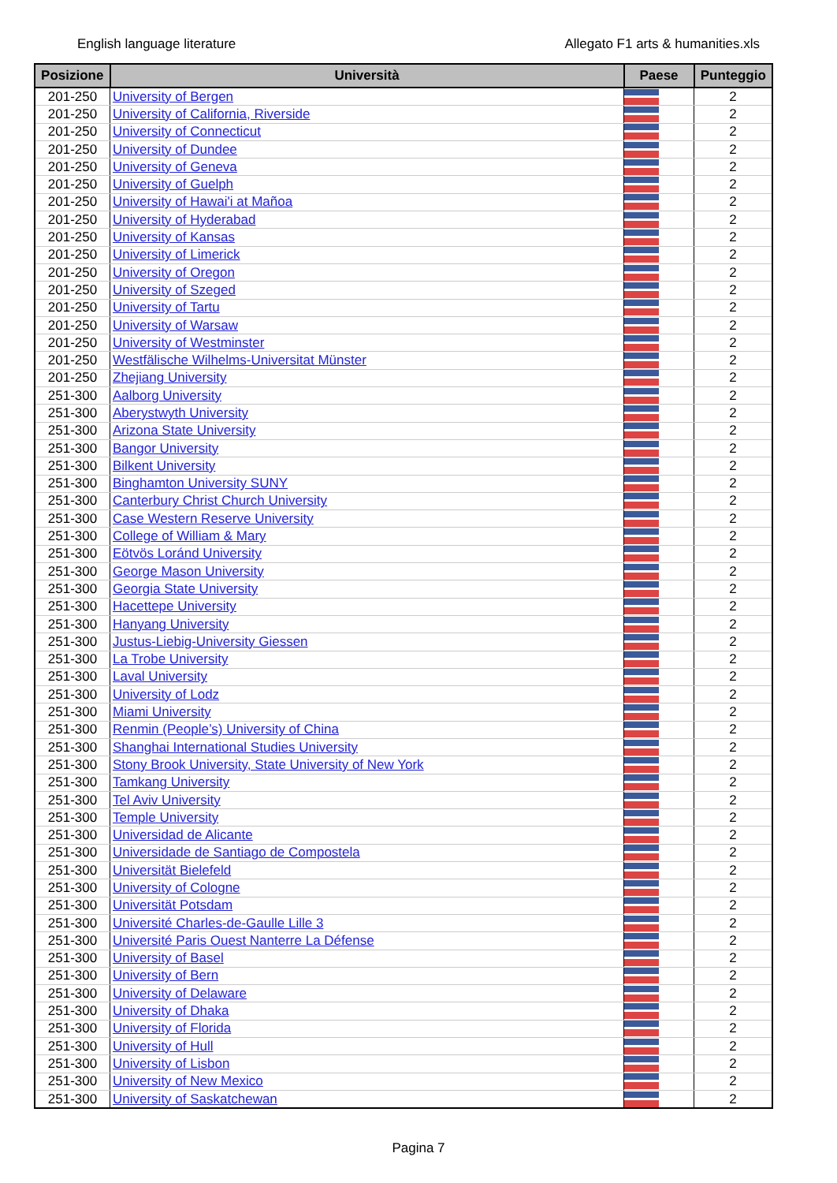English language literature Allegato F1 arts & humanities.xls
| Posizione | Università | Paese | Punteggio |
| --- | --- | --- | --- |
| 201-250 | University of Bergen | | 2 |
| 201-250 | University of California, Riverside | | 2 |
| 201-250 | University of Connecticut | | 2 |
| 201-250 | University of Dundee | | 2 |
| 201-250 | University of Geneva | | 2 |
| 201-250 | University of Guelph | | 2 |
| 201-250 | University of Hawai'i at Mañoa | | 2 |
| 201-250 | University of Hyderabad | | 2 |
| 201-250 | University of Kansas | | 2 |
| 201-250 | University of Limerick | | 2 |
| 201-250 | University of Oregon | | 2 |
| 201-250 | University of Szeged | | 2 |
| 201-250 | University of Tartu | | 2 |
| 201-250 | University of Warsaw | | 2 |
| 201-250 | University of Westminster | | 2 |
| 201-250 | Westfälische Wilhelms-Universitat Münster | | 2 |
| 201-250 | Zhejiang University | | 2 |
| 251-300 | Aalborg University | | 2 |
| 251-300 | Aberystwyth University | | 2 |
| 251-300 | Arizona State University | | 2 |
| 251-300 | Bangor University | | 2 |
| 251-300 | Bilkent University | | 2 |
| 251-300 | Binghamton University SUNY | | 2 |
| 251-300 | Canterbury Christ Church University | | 2 |
| 251-300 | Case Western Reserve University | | 2 |
| 251-300 | College of William & Mary | | 2 |
| 251-300 | Eötvös Loránd University | | 2 |
| 251-300 | George Mason University | | 2 |
| 251-300 | Georgia State University | | 2 |
| 251-300 | Hacettepe University | | 2 |
| 251-300 | Hanyang University | | 2 |
| 251-300 | Justus-Liebig-University Giessen | | 2 |
| 251-300 | La Trobe University | | 2 |
| 251-300 | Laval University | | 2 |
| 251-300 | University of Lodz | | 2 |
| 251-300 | Miami University | | 2 |
| 251-300 | Renmin (People’s) University of China | | 2 |
| 251-300 | Shanghai International Studies University | | 2 |
| 251-300 | Stony Brook University, State University of New York | | 2 |
| 251-300 | Tamkang University | | 2 |
| 251-300 | Tel Aviv University | | 2 |
| 251-300 | Temple University | | 2 |
| 251-300 | Universidad de Alicante | | 2 |
| 251-300 | Universidade de Santiago de Compostela | | 2 |
| 251-300 | Universität Bielefeld | | 2 |
| 251-300 | University of Cologne | | 2 |
| 251-300 | Universität Potsdam | | 2 |
| 251-300 | Université Charles-de-Gaulle Lille 3 | | 2 |
| 251-300 | Université Paris Ouest Nanterre La Défense | | 2 |
| 251-300 | University of Basel | | 2 |
| 251-300 | University of Bern | | 2 |
| 251-300 | University of Delaware | | 2 |
| 251-300 | University of Dhaka | | 2 |
| 251-300 | University of Florida | | 2 |
| 251-300 | University of Hull | | 2 |
| 251-300 | University of Lisbon | | 2 |
| 251-300 | University of New Mexico | | 2 |
| 251-300 | University of Saskatchewan | | 2 |
Pagina 7